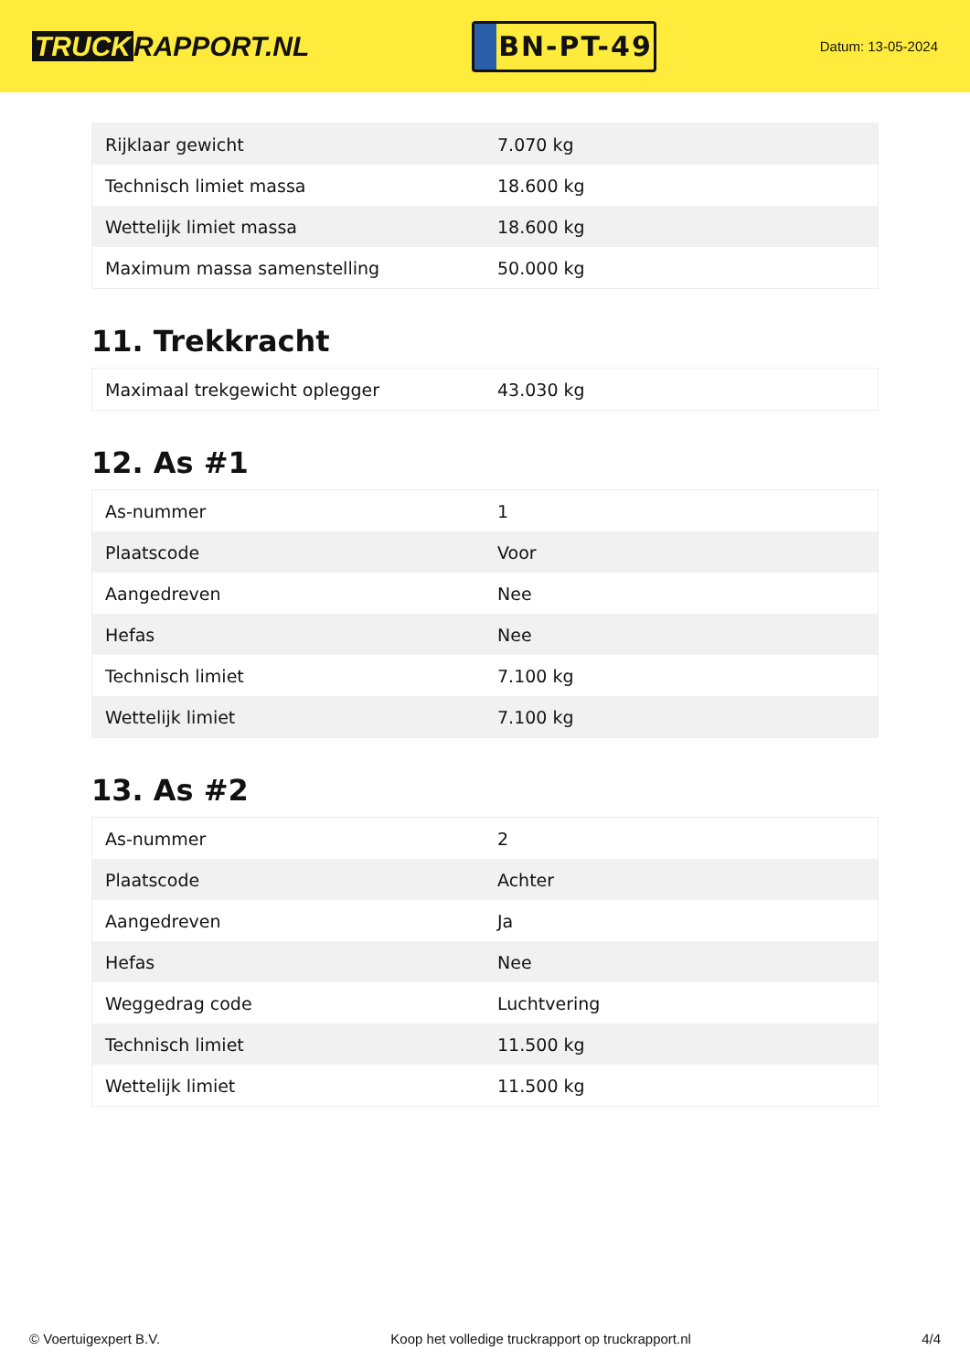TRUCK RAPPORT.NL
BN-PT-49
Datum: 13-05-2024
| Rijklaar gewicht | 7.070 kg |
| Technisch limiet massa | 18.600 kg |
| Wettelijk limiet massa | 18.600 kg |
| Maximum massa samenstelling | 50.000 kg |
11. Trekkracht
| Maximaal trekgewicht oplegger | 43.030 kg |
12. As #1
| As-nummer | 1 |
| Plaatscode | Voor |
| Aangedreven | Nee |
| Hefas | Nee |
| Technisch limiet | 7.100 kg |
| Wettelijk limiet | 7.100 kg |
13. As #2
| As-nummer | 2 |
| Plaatscode | Achter |
| Aangedreven | Ja |
| Hefas | Nee |
| Weggedrag code | Luchtvering |
| Technisch limiet | 11.500 kg |
| Wettelijk limiet | 11.500 kg |
© Voertuigexpert B.V. Koop het volledige truckrapport op truckrapport.nl 4/4